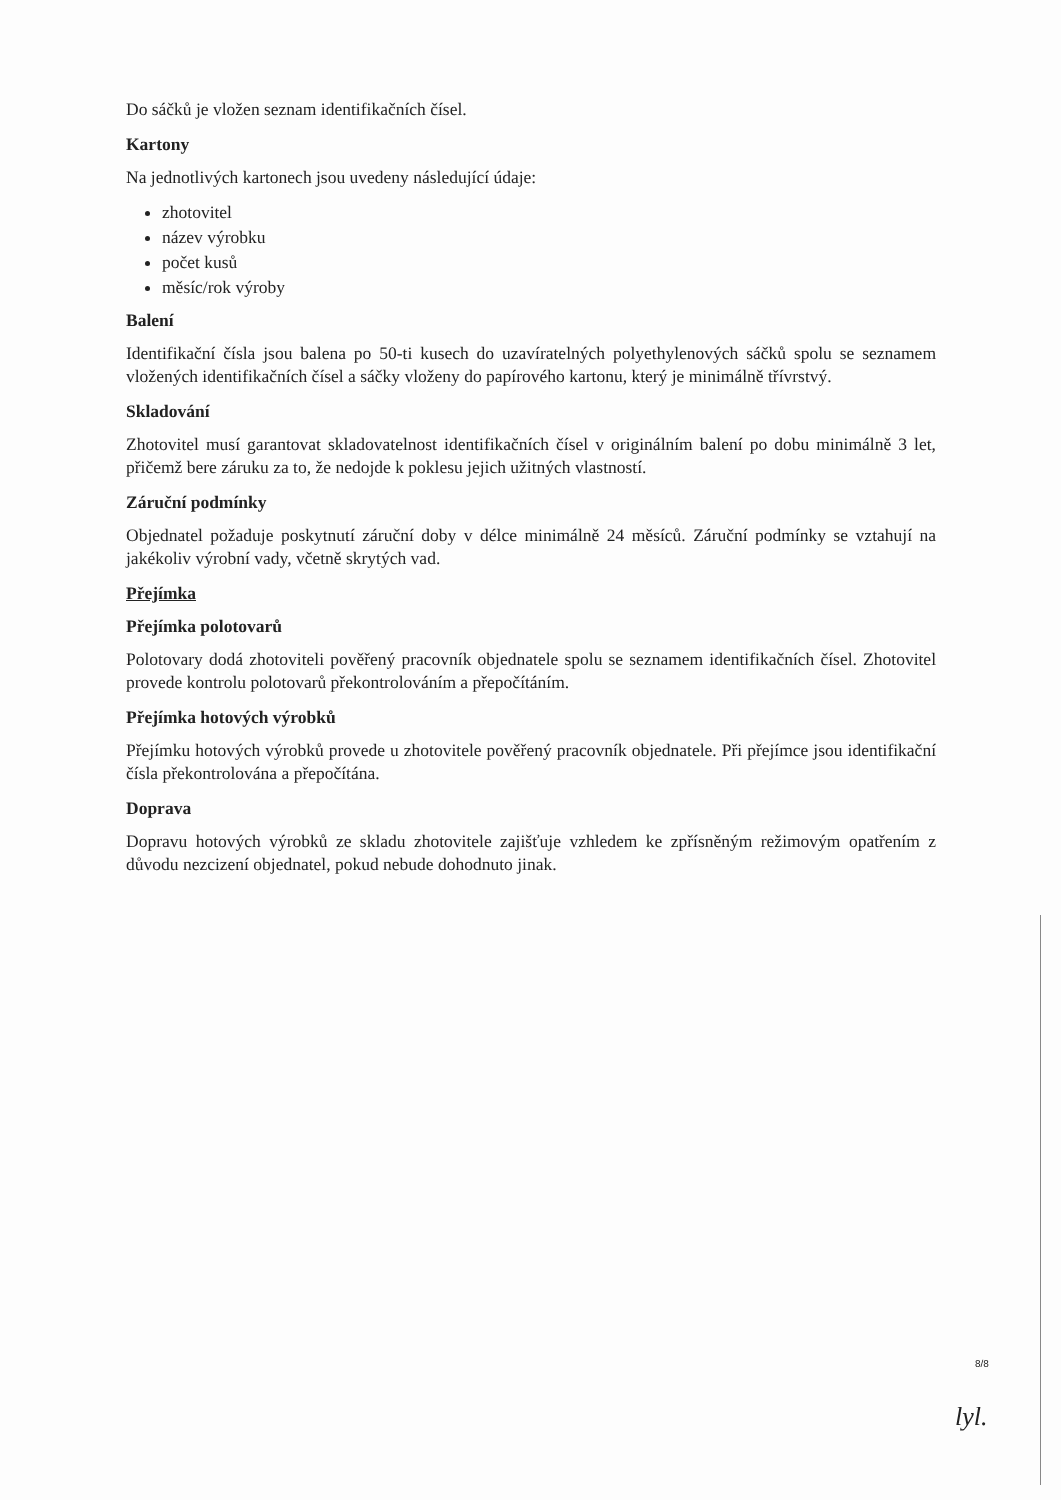Do sáčků je vložen seznam identifikačních čísel.
Kartony
Na jednotlivých kartonech jsou uvedeny následující údaje:
zhotovitel
název výrobku
počet kusů
měsíc/rok výroby
Balení
Identifikační čísla jsou balena po 50-ti kusech do uzavíratelných polyethylenových sáčků spolu se seznamem vložených identifikačních čísel a sáčky vloženy do papírového kartonu, který je minimálně třívrstvý.
Skladování
Zhotovitel musí garantovat skladovatelnost identifikačních čísel v originálním balení po dobu minimálně 3 let, přičemž bere záruku za to, že nedojde k poklesu jejich užitných vlastností.
Záruční podmínky
Objednatel požaduje poskytnutí záruční doby v délce minimálně 24 měsíců. Záruční podmínky se vztahují na jakékoliv výrobní vady, včetně skrytých vad.
Přejímka
Přejímka polotovarů
Polotovary dodá zhotoviteli pověřený pracovník objednatele spolu se seznamem identifikačních čísel. Zhotovitel provede kontrolu polotovarů překontrolováním a přepočítáním.
Přejímka hotových výrobků
Přejímku hotových výrobků provede u zhotovitele pověřený pracovník objednatele. Při přejímce jsou identifikační čísla překontrolována a přepočítána.
Doprava
Dopravu hotových výrobků ze skladu zhotovitele zajišťuje vzhledem ke zpřísněným režimovým opatřením z důvodu nezcizení objednatel, pokud nebude dohodnuto jinak.
8/8
lyl.